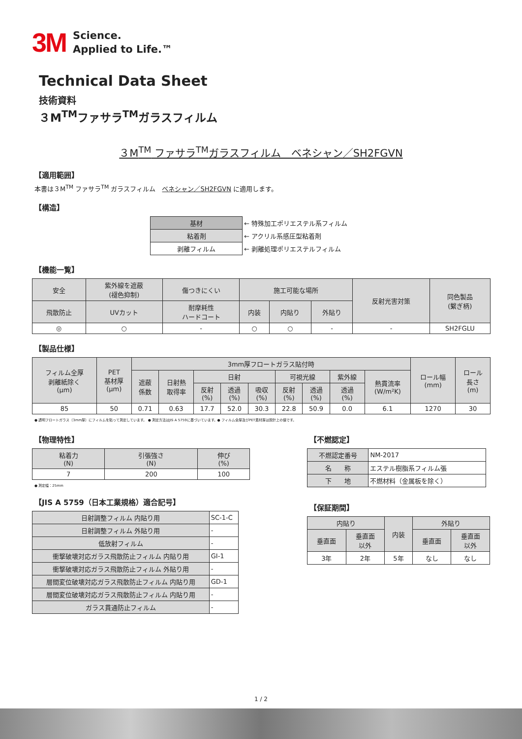3M
Science.
Applied to Life.™
Technical Data Sheet
技術資料
３M<sup>TM</sup>ファサラ<sup>TM</sup>ガラスフィルム
３M<sup>TM</sup> ファサラ<sup>TM</sup>ガラスフィルム　ベネシャン／SH2FGVN
【適用範囲】
本書は３M<sup>TM</sup> ファサラ<sup>TM</sup> ガラスフィルム　ベネシャン／SH2FGVN に適用します。
【構造】
| 基材 | ← 特殊加工ポリエステル系フィルム |
| 粘着剤 | ← アクリル系感圧型粘着剤 |
| 剥離フィルム | ← 剥離処理ポリエステルフィルム |
【機能一覧】
| 安全 | 紫外線を遮蔽 (褪色抑制) | 傷つきにくい | 施工可能な場所 | | | 反射光害対策 | 同色製品 (繋ぎ柄) |
| 飛散防止 | UVカット | 耐摩耗性 ハードコート | 内装 | 内貼り | 外貼り | | |
| ◎ | ○ | - | ○ | ○ | - | - | SH2FGLU |
【製品仕様】
| フィルム全厚 剥離紙除く (μm) | PET 基材厚 (μm) | 3mm厚フロートガラス貼付時 | | | | | | | | | ロール幅 (mm) | ロール 長さ (m) |
| | | 遮蔽 係数 | 日射熱 取得率 | 日射 | | | 可視光線 | | 紫外線 | 熱貫流率 (W/m²K) | | |
| | | | | 反射 (%) | 透過 (%) | 吸収 (%) | 反射 (%) | 透過 (%) | 透過 (%) | | | |
| 85 | 50 | 0.71 | 0.63 | 17.7 | 52.0 | 30.3 | 22.8 | 50.9 | 0.0 | 6.1 | 1270 | 30 |
● 透明フロートガラス（3mm厚）にフィルムを貼って測定しています。 ● 測定方法はJIS A 5759に基づいています。● フィルム全厚及びPET素材厚は設計上の値です。
【物理特性】
| 粘着力 (N) | 引張強さ (N) | 伸び (%) |
| 7 | 200 | 100 |
● 測定幅：25mm
【JIS A 5759（日本工業規格）適合記号】
| 日射調整フィルム 内貼り用 | SC-1-C |
| 日射調整フィルム 外貼り用 | - |
| 低放射フィルム | - |
| 衝撃破壊対応ガラス飛散防止フィルム 内貼り用 | GI-1 |
| 衝撃破壊対応ガラス飛散防止フィルム 外貼り用 | - |
| 層間変位破壊対応ガラス飛散防止フィルム 内貼り用 | GD-1 |
| 層間変位破壊対応ガラス飛散防止フィルム 内貼り用 | - |
| ガラス貫通防止フィルム | - |
【不燃認定】
| 不燃認定番号 | NM-2017 |
| 名 称 | エステル樹脂系フィルム張 |
| 下 地 | 不燃材料（金属板を除く） |
【保証期間】
| 内貼り | | 内装 | 外貼り | |
| 垂直面 | 垂直面 以外 | | 垂直面 | 垂直面 以外 |
| 3年 | 2年 | 5年 | なし | なし |
1 / 2